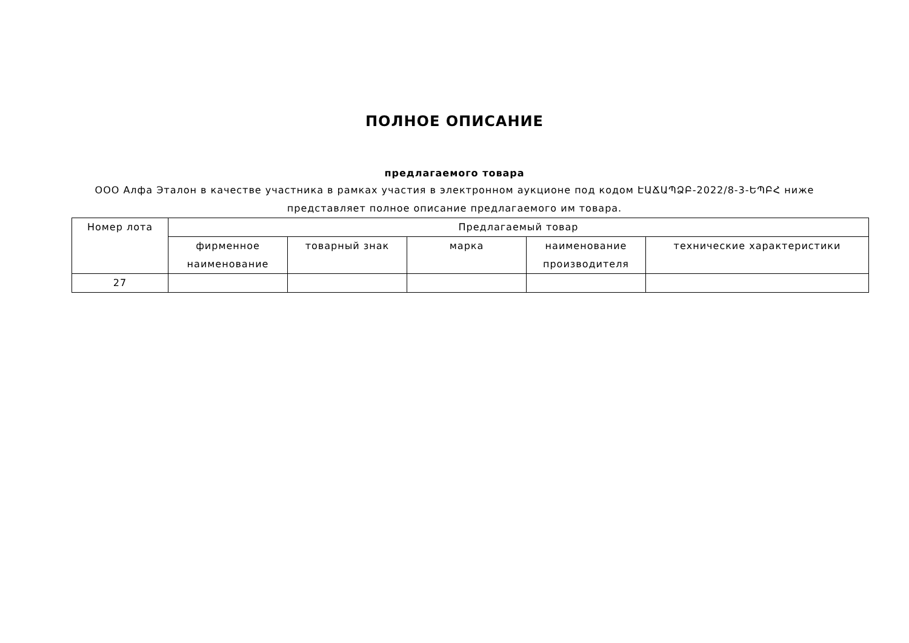ПОЛНОЕ ОПИСАНИЕ
предлагаемого товара
ООО Алфа Эталон в качестве участника в рамках участия в электронном аукционе под кодом ԷԱՃԱՊՁԲ-2022/8-3-ԵՊԲՀ ниже представляет полное описание предлагаемого им товара.
| Номер лота | Предлагаемый товар | | | | |
| --- | --- | --- | --- | --- | --- |
| | фирменное наименование | товарный знак | марка | наименование производителя | технические характеристики |
| 27 | | | | | |